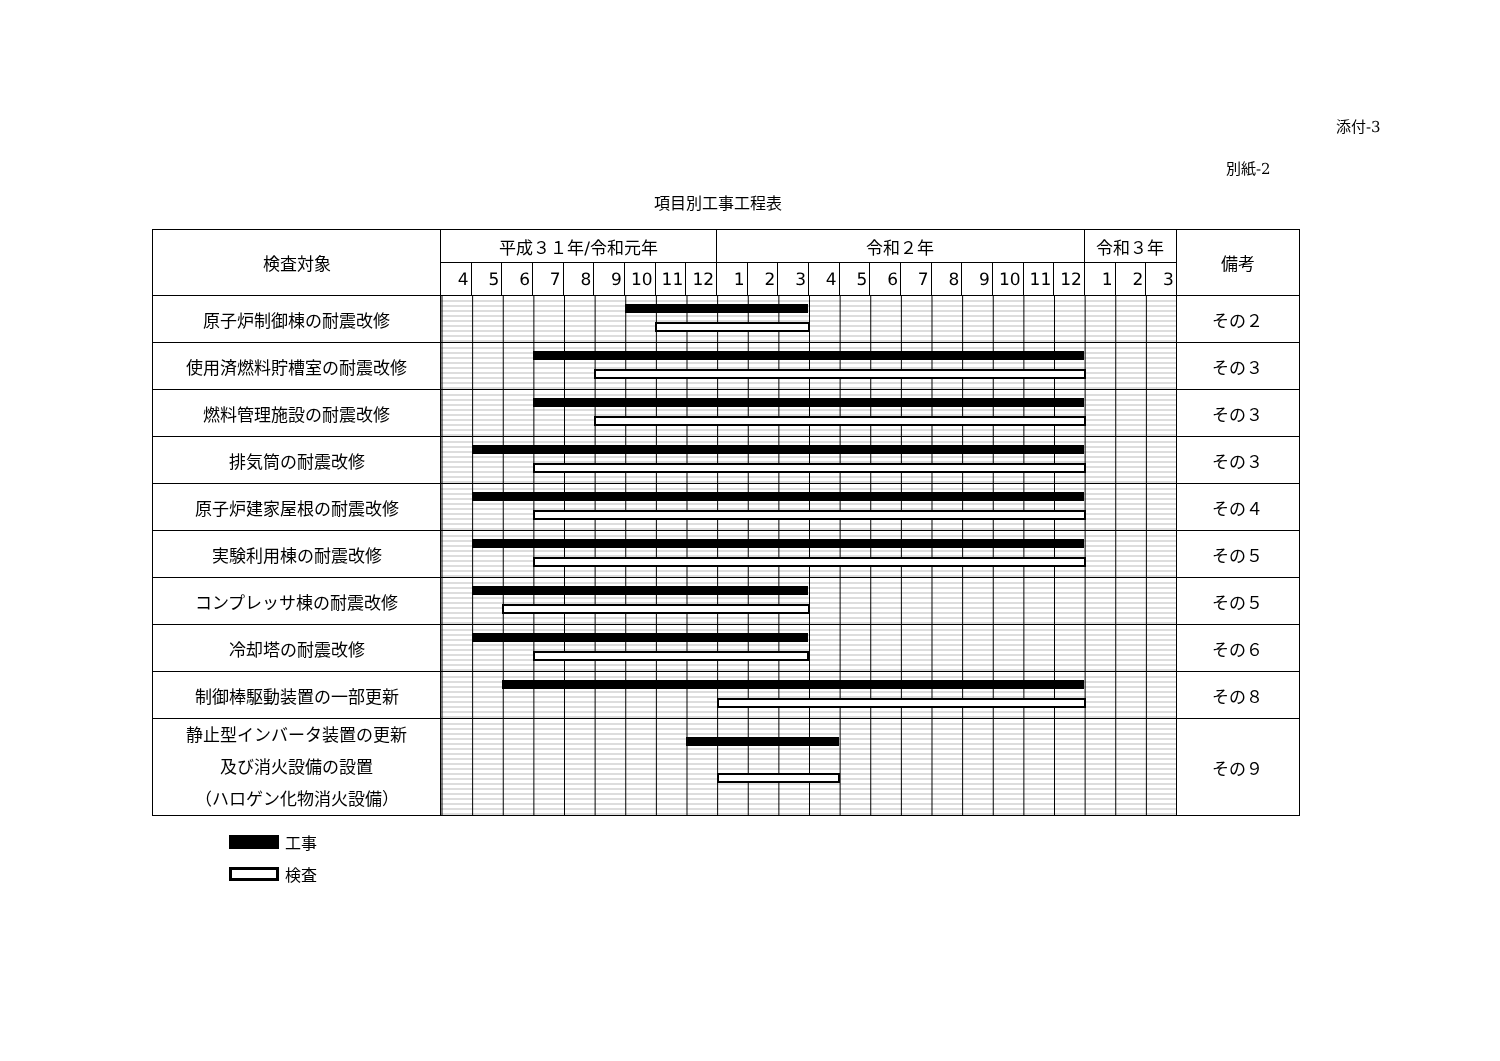添付-3
別紙-2
項目別工事工程表
| 検査対象 | 平成３１年/令和元年 | | | | | | | | | 令和２年 | | | | | | | | | | | | 令和３年 | | | 備考 |
| --- | --- | --- | --- | --- | --- | --- | --- | --- | --- | --- | --- | --- | --- | --- | --- | --- | --- | --- | --- | --- | --- | --- | --- | --- | --- |
| | 4 | 5 | 6 | 7 | 8 | 9 | 10 | 11 | 12 | 1 | 2 | 3 | 4 | 5 | 6 | 7 | 8 | 9 | 10 | 11 | 12 | 1 | 2 | 3 | |
| 原子炉制御棟の耐震改修 | | | | | | | | | | | | | | | | | | | | | | | | | その２ |
| 使用済燃料貯槽室の耐震改修 | | | | | | | | | | | | | | | | | | | | | | | | | その３ |
| 燃料管理施設の耐震改修 | | | | | | | | | | | | | | | | | | | | | | | | | その３ |
| 排気筒の耐震改修 | | | | | | | | | | | | | | | | | | | | | | | | | その３ |
| 原子炉建家屋根の耐震改修 | | | | | | | | | | | | | | | | | | | | | | | | | その４ |
| 実験利用棟の耐震改修 | | | | | | | | | | | | | | | | | | | | | | | | | その５ |
| コンプレッサ棟の耐震改修 | | | | | | | | | | | | | | | | | | | | | | | | | その５ |
| 冷却塔の耐震改修 | | | | | | | | | | | | | | | | | | | | | | | | | その６ |
| 制御棒駆動装置の一部更新 | | | | | | | | | | | | | | | | | | | | | | | | | その８ |
| 静止型インバータ装置の更新 及び消火設備の設置 （ハロゲン化物消火設備） | | | | | | | | | | | | | | | | | | | | | | | | | その９ |
工事
検査